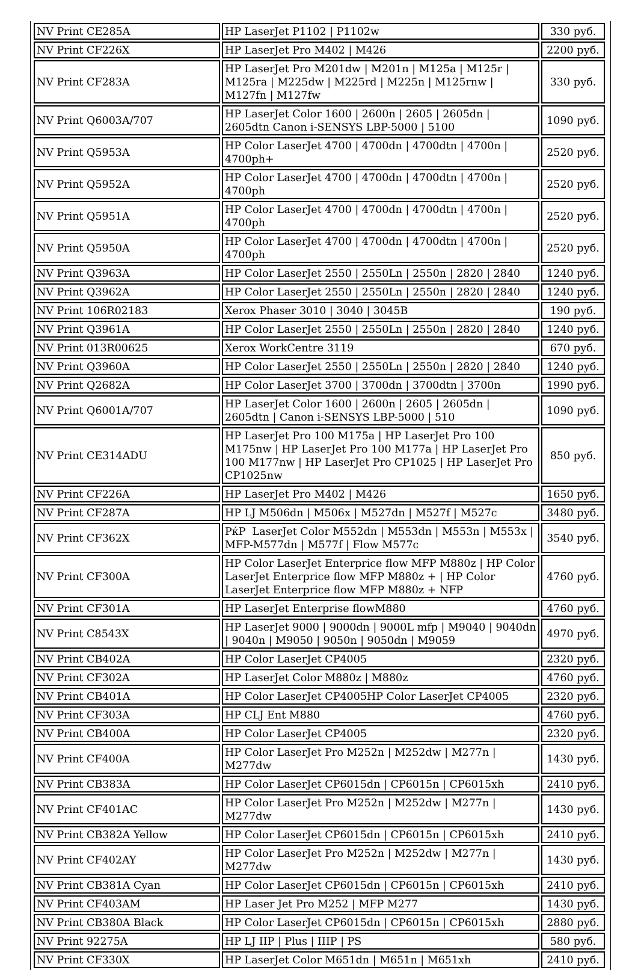| NV Print CE285A | HP LaserJet P1102 / P1102w | 330 руб. |
| NV Print CF226X | HP LaserJet Pro M402 / M426 | 2200 руб. |
| NV Print CF283A | HP LaserJet Pro M201dw / M201n / M125a / M125r / M125ra / M225dw / M225rd / M225n / M125rnw / M127fn / M127fw | 330 руб. |
| NV Print Q6003A/707 | HP LaserJet Color 1600 / 2600n / 2605 / 2605dn / 2605dtn Canon i-SENSYS LBP-5000 / 5100 | 1090 руб. |
| NV Print Q5953A | HP Color LaserJet 4700 / 4700dn / 4700dtn / 4700n / 4700ph+ | 2520 руб. |
| NV Print Q5952A | HP Color LaserJet 4700 / 4700dn / 4700dtn / 4700n / 4700ph | 2520 руб. |
| NV Print Q5951A | HP Color LaserJet 4700 / 4700dn / 4700dtn / 4700n / 4700ph | 2520 руб. |
| NV Print Q5950A | HP Color LaserJet 4700 / 4700dn / 4700dtn / 4700n / 4700ph | 2520 руб. |
| NV Print Q3963A | HP Color LaserJet 2550 / 2550Ln / 2550n / 2820 / 2840 | 1240 руб. |
| NV Print Q3962A | HP Color LaserJet 2550 / 2550Ln / 2550n / 2820 / 2840 | 1240 руб. |
| NV Print 106R02183 | Xerox Phaser 3010 / 3040 / 3045B | 190 руб. |
| NV Print Q3961A | HP Color LaserJet 2550 / 2550Ln / 2550n / 2820 / 2840 | 1240 руб. |
| NV Print 013R00625 | Xerox WorkCentre 3119 | 670 руб. |
| NV Print Q3960A | HP Color LaserJet 2550 / 2550Ln / 2550n / 2820 / 2840 | 1240 руб. |
| NV Print Q2682A | HP Color LaserJet 3700 / 3700dn / 3700dtn / 3700n | 1990 руб. |
| NV Print Q6001A/707 | HP LaserJet Color 1600 / 2600n / 2605 / 2605dn / 2605dtn / Canon i-SENSYS LBP-5000 / 510 | 1090 руб. |
| NV Print CE314ADU | HP LaserJet Pro 100 M175a / HP LaserJet Pro 100 M175nw / HP LaserJet Pro 100 M177a / HP LaserJet Pro 100 M177nw / HP LaserJet Pro CP1025 / HP LaserJet Pro CP1025nw | 850 руб. |
| NV Print CF226A | HP LaserJet Pro M402 / M426 | 1650 руб. |
| NV Print CF287A | HP LJ M506dn / M506x / M527dn / M527f / M527c | 3480 руб. |
| NV Print CF362X | РќР LaserJet Color M552dn / M553dn / M553n / M553x / MFP-M577dn / M577f / Flow M577c | 3540 руб. |
| NV Print CF300A | HP Color LaserJet Enterprice flow MFP M880z / HP Color LaserJet Enterprice flow MFP M880z + / HP Color LaserJet Enterprice flow MFP M880z + NFP | 4760 руб. |
| NV Print CF301A | HP LaserJet Enterprise flowM880 | 4760 руб. |
| NV Print C8543X | HP LaserJet 9000 / 9000dn / 9000L mfp / M9040 / 9040dn / 9040n / M9050 / 9050n / 9050dn / M9059 | 4970 руб. |
| NV Print CB402A | HP Color LaserJet CP4005 | 2320 руб. |
| NV Print CF302A | HP LaserJet Color M880z / M880z | 4760 руб. |
| NV Print CB401A | HP Color LaserJet CP4005HP Color LaserJet CP4005 | 2320 руб. |
| NV Print CF303A | HP CLJ Ent M880 | 4760 руб. |
| NV Print CB400A | HP Color LaserJet CP4005 | 2320 руб. |
| NV Print CF400A | HP Color LaserJet Pro M252n / M252dw / M277n / M277dw | 1430 руб. |
| NV Print CB383A | HP Color LaserJet CP6015dn / CP6015n / CP6015xh | 2410 руб. |
| NV Print CF401AC | HP Color LaserJet Pro M252n / M252dw / M277n / M277dw | 1430 руб. |
| NV Print CB382A Yellow | HP Color LaserJet CP6015dn / CP6015n / CP6015xh | 2410 руб. |
| NV Print CF402AY | HP Color LaserJet Pro M252n / M252dw / M277n / M277dw | 1430 руб. |
| NV Print CB381A Cyan | HP Color LaserJet CP6015dn / CP6015n / CP6015xh | 2410 руб. |
| NV Print CF403AM | HP Laser Jet Pro M252 / MFP M277 | 1430 руб. |
| NV Print CB380A Black | HP Color LaserJet CP6015dn / CP6015n / CP6015xh | 2880 руб. |
| NV Print 92275A | HP LJ IIP / Plus / IIIP / PS | 580 руб. |
| NV Print CF330X | HP LaserJet Color M651dn / M651n / M651xh | 2410 руб. |